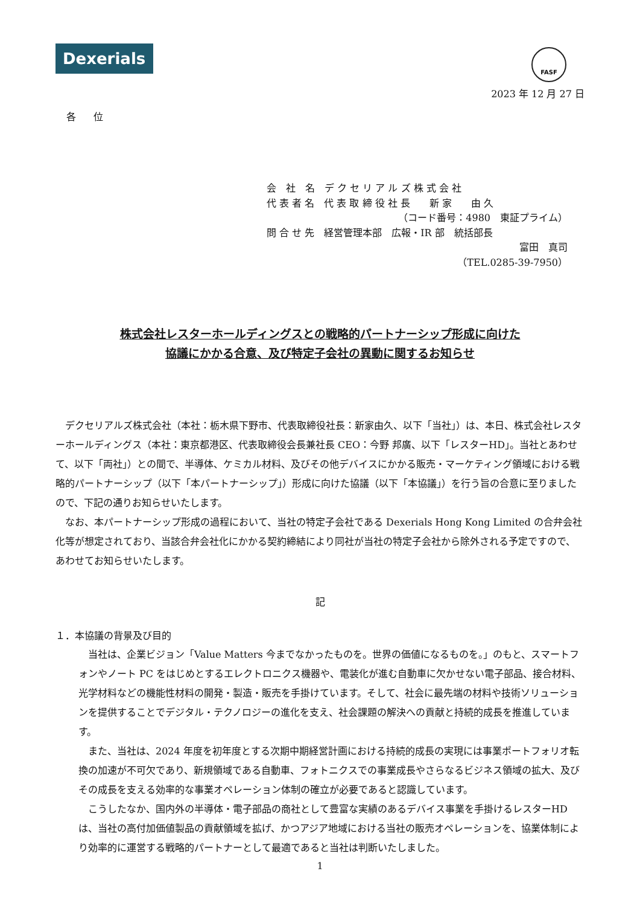Dexerials
FASF
2023 年 12 月 27 日
各 位
会　社　名　デ ク セ リ ア ル ズ 株 式 会 社
代 表 者 名　代 表 取 締 役 社 長　　新 家　　由 久
（コード番号：4980　東証プライム）
問 合 せ 先　経営管理本部　広報・IR 部　統括部長
富田　真司
（TEL.0285-39-7950）
株式会社レスターホールディングスとの戦略的パートナーシップ形成に向けた
協議にかかる合意、及び特定子会社の異動に関するお知らせ
デクセリアルズ株式会社（本社：栃木県下野市、代表取締役社長：新家由久、以下「当社」）は、本日、株式会社レスターホールディングス（本社：東京都港区、代表取締役会長兼社長 CEO：今野 邦廣、以下「レスターHD」。当社とあわせて、以下「両社」）との間で、半導体、ケミカル材料、及びその他デバイスにかかる販売・マーケティング領域における戦略的パートナーシップ（以下「本パートナーシップ」）形成に向けた協議（以下「本協議」）を行う旨の合意に至りましたので、下記の通りお知らせいたします。
なお、本パートナーシップ形成の過程において、当社の特定子会社である Dexerials Hong Kong Limited の合弁会社化等が想定されており、当該合弁会社化にかかる契約締結により同社が当社の特定子会社から除外される予定ですので、あわせてお知らせいたします。
記
１．本協議の背景及び目的
当社は、企業ビジョン「Value Matters 今までなかったものを。世界の価値になるものを。」のもと、スマートフォンやノート PC をはじめとするエレクトロニクス機器や、電装化が進む自動車に欠かせない電子部品、接合材料、光学材料などの機能性材料の開発・製造・販売を手掛けています。そして、社会に最先端の材料や技術ソリューションを提供することでデジタル・テクノロジーの進化を支え、社会課題の解決への貢献と持続的成長を推進しています。
また、当社は、2024 年度を初年度とする次期中期経営計画における持続的成長の実現には事業ポートフォリオ転換の加速が不可欠であり、新規領域である自動車、フォトニクスでの事業成長やさらなるビジネス領域の拡大、及びその成長を支える効率的な事業オペレーション体制の確立が必要であると認識しています。
こうしたなか、国内外の半導体・電子部品の商社として豊富な実績のあるデバイス事業を手掛けるレスターHD は、当社の高付加価値製品の貢献領域を拡げ、かつアジア地域における当社の販売オペレーションを、協業体制により効率的に運営する戦略的パートナーとして最適であると当社は判断いたしました。
1